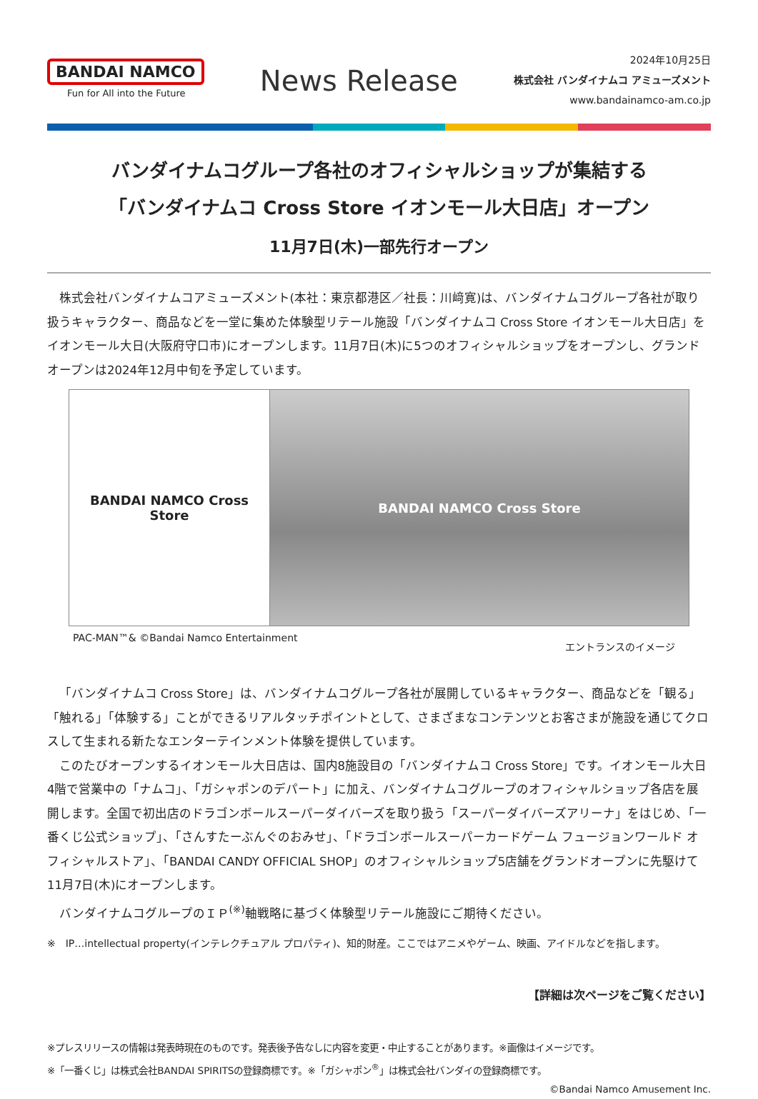BANDAI NAMCO
Fun for All into the Future
News Release
2024年10月25日
株式会社 バンダイナムコ アミューズメント
www.bandainamco-am.co.jp
バンダイナムコグループ各社のオフィシャルショップが集結する
「バンダイナムコ Cross Store イオンモール大日店」オープン
11月7日(木)一部先行オープン
株式会社バンダイナムコアミューズメント(本社：東京都港区／社長：川﨑寛)は、バンダイナムコグループ各社が取り扱うキャラクター、商品などを一堂に集めた体験型リテール施設「バンダイナムコ Cross Store イオンモール大日店」をイオンモール大日(大阪府守口市)にオープンします。11月7日(木)に5つのオフィシャルショップをオープンし、グランドオープンは2024年12月中旬を予定しています。
BANDAI NAMCO Cross Store BANDAI NAMCO Cross Store
PAC-MAN™& ©Bandai Namco Entertainment エントランスのイメージ
「バンダイナムコ Cross Store」は、バンダイナムコグループ各社が展開しているキャラクター、商品などを「観る」「触れる」「体験する」ことができるリアルタッチポイントとして、さまざまなコンテンツとお客さまが施設を通じてクロスして生まれる新たなエンターテインメント体験を提供しています。
このたびオープンするイオンモール大日店は、国内8施設目の「バンダイナムコ Cross Store」です。イオンモール大日4階で営業中の「ナムコ」、「ガシャポンのデパート」に加え、バンダイナムコグループのオフィシャルショップ各店を展開します。全国で初出店のドラゴンボールスーパーダイバーズを取り扱う「スーパーダイバーズアリーナ」をはじめ、「一番くじ公式ショップ」、「さんすたーぶんぐのおみせ」、「ドラゴンボールスーパーカードゲーム フュージョンワールド オフィシャルストア」、「BANDAI CANDY OFFICIAL SHOP」のオフィシャルショップ5店舗をグランドオープンに先駆けて11月7日(木)にオープンします。
バンダイナムコグループのＩＰ<sup>(※)</sup>軸戦略に基づく体験型リテール施設にご期待ください。
※　IP…intellectual property(インテレクチュアル プロパティ)、知的財産。ここではアニメやゲーム、映画、アイドルなどを指します。
【詳細は次ページをご覧ください】
※プレスリリースの情報は発表時現在のものです。発表後予告なしに内容を変更・中止することがあります。※画像はイメージです。
※「一番くじ」は株式会社BANDAI SPIRITSの登録商標です。※「ガシャポン<sup>®</sup>」は株式会社バンダイの登録商標です。
©Bandai Namco Amusement Inc.